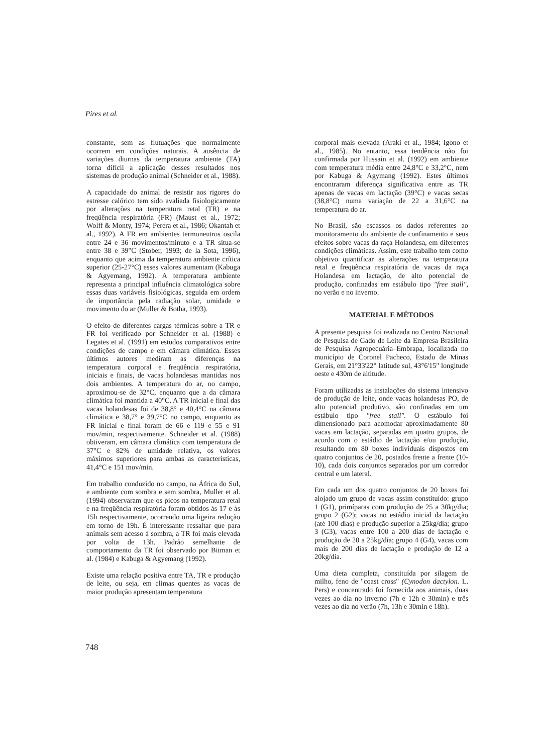Pires et al.
constante, sem as flutuações que normalmente ocorrem em condições naturais. A ausência de variações diurnas da temperatura ambiente (TA) torna difícil a aplicação desses resultados nos sistemas de produção animal (Schneider et al., 1988).
A capacidade do animal de resistir aos rigores do estresse calórico tem sido avaliada fisiologicamente por alterações na temperatura retal (TR) e na freqüência respiratória (FR) (Maust et al., 1972; Wolff & Monty, 1974; Perera et al., 1986; Okantah et al., 1992). A FR em ambientes termoneutros oscila entre 24 e 36 movimentos/minuto e a TR situa-se entre 38 e 39°C (Stober, 1993; de la Sota, 1996), enquanto que acima da temperatura ambiente crítica superior (25-27°C) esses valores aumentam (Kabuga & Agyemang, 1992). A temperatura ambiente representa a principal influência climatológica sobre essas duas variáveis fisiológicas, seguida em ordem de importância pela radiação solar, umidade e movimento do ar (Muller & Botha, 1993).
O efeito de diferentes cargas térmicas sobre a TR e FR foi verificado por Schneider et al. (1988) e Legates et al. (1991) em estudos comparativos entre condições de campo e em câmara climática. Esses últimos autores mediram as diferenças na temperatura corporal e freqüência respiratória, iniciais e finais, de vacas holandesas mantidas nos dois ambientes. A temperatura do ar, no campo, aproximou-se de 32°C, enquanto que a da câmara climática foi mantida a 40°C. A TR inicial e final das vacas holandesas foi de 38,8° e 40,4°C na câmara climática e 38,7° e 39,7°C no campo, enquanto as FR inicial e final foram de 66 e 119 e 55 e 91 mov/min, respectivamente. Schneider et al. (1988) obtiveram, em câmara climática com temperatura de 37°C e 82% de umidade relativa, os valores máximos superiores para ambas as características, 41,4°C e 151 mov/min.
Em trabalho conduzido no campo, na África do Sul, e ambiente com sombra e sem sombra, Muller et al. (1994) observaram que os picos na temperatura retal e na freqüência respiratória foram obtidos às 17 e às 15h respectivamente, ocorrendo uma ligeira redução em torno de 19h. É interessante ressaltar que para animais sem acesso à sombra, a TR foi mais elevada por volta de 13h. Padrão semelhante de comportamento da TR foi observado por Bitman et al. (1984) e Kabuga & Agyemang (1992).
Existe uma relação positiva entre TA, TR e produção de leite, ou seja, em climas quentes as vacas de maior produção apresentam temperatura
corporal mais elevada (Araki et al., 1984; Igono et al., 1985). No entanto, essa tendência não foi confirmada por Hussain et al. (1992) em ambiente com temperatura média entre 24,8°C e 33,2°C, nem por Kabuga & Agymang (1992). Estes últimos encontraram diferença significativa entre as TR apenas de vacas em lactação (39°C) e vacas secas (38,8°C) numa variação de 22 a 31,6°C na temperatura do ar.
No Brasil, são escassos os dados referentes ao monitoramento do ambiente de confinamento e seus efeitos sobre vacas da raça Holandesa, em diferentes condições climáticas. Assim, este trabalho tem como objetivo quantificar as alterações na temperatura retal e freqüência respiratória de vacas da raça Holandesa em lactação, de alto potencial de produção, confinadas em estábulo tipo "free stall", no verão e no inverno.
MATERIAL E MÉTODOS
A presente pesquisa foi realizada no Centro Nacional de Pesquisa de Gado de Leite da Empresa Brasileira de Pesquisa Agropecuária–Embrapa, localizada no município de Coronel Pacheco, Estado de Minas Gerais, em 21°33'22" latitude sul, 43°6'15" longitude oeste e 430m de altitude.
Foram utilizadas as instalações do sistema intensivo de produção de leite, onde vacas holandesas PO, de alto potencial produtivo, são confinadas em um estábulo tipo "free stall". O estábulo foi dimensionado para acomodar aproximadamente 80 vacas em lactação, separadas em quatro grupos, de acordo com o estádio de lactação e/ou produção, resultando em 80 boxes individuais dispostos em quatro conjuntos de 20, postados frente a frente (10-10), cada dois conjuntos separados por um corredor central e um lateral.
Em cada um dos quatro conjuntos de 20 boxes foi alojado um grupo de vacas assim constituído: grupo 1 (G1), primíparas com produção de 25 a 30kg/dia; grupo 2 (G2); vacas no estádio inicial da lactação (até 100 dias) e produção superior a 25kg/dia; grupo 3 (G3), vacas entre 100 a 200 dias de lactação e produção de 20 a 25kg/dia; grupo 4 (G4), vacas com mais de 200 dias de lactação e produção de 12 a 20kg/dia.
Uma dieta completa, constituída por silagem de milho, feno de "coast cross" (Cynodon dactylon. L. Pers) e concentrado foi fornecida aos animais, duas vezes ao dia no inverno (7h e 12h e 30min) e três vezes ao dia no verão (7h, 13h e 30min e 18h).
748